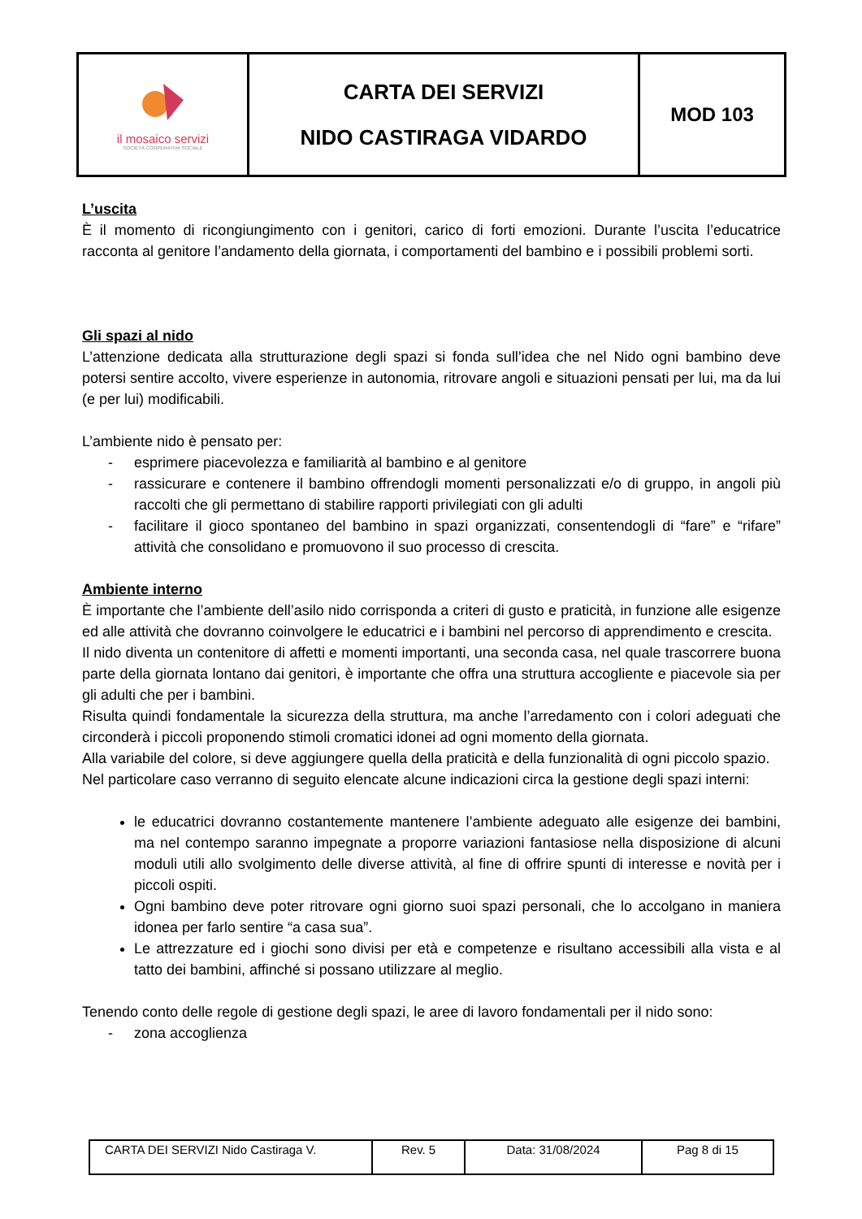| il mosaico servizi SOCIETÀ COOPERATIVA SOCIALE | CARTA DEI SERVIZI NIDO CASTIRAGA VIDARDO | MOD 103 |
L’uscita
È il momento di ricongiungimento con i genitori, carico di forti emozioni. Durante l’uscita l’educatrice racconta al genitore l’andamento della giornata, i comportamenti del bambino e i possibili problemi sorti.
Gli spazi al nido
L’attenzione dedicata alla strutturazione degli spazi si fonda sull’idea che nel Nido ogni bambino deve potersi sentire accolto, vivere esperienze in autonomia, ritrovare angoli e situazioni pensati per lui, ma da lui (e per lui) modificabili.
L’ambiente nido è pensato per:
- esprimere piacevolezza e familiarità al bambino e al genitore
- rassicurare e contenere il bambino offrendogli momenti personalizzati e/o di gruppo, in angoli più raccolti che gli permettano di stabilire rapporti privilegiati con gli adulti
- facilitare il gioco spontaneo del bambino in spazi organizzati, consentendogli di “fare” e “rifare” attività che consolidano e promuovono il suo processo di crescita.
Ambiente interno
È importante che l’ambiente dell’asilo nido corrisponda a criteri di gusto e praticità, in funzione alle esigenze ed alle attività che dovranno coinvolgere le educatrici e i bambini nel percorso di apprendimento e crescita.
Il nido diventa un contenitore di affetti e momenti importanti, una seconda casa, nel quale trascorrere buona parte della giornata lontano dai genitori, è importante che offra una struttura accogliente e piacevole sia per gli adulti che per i bambini.
Risulta quindi fondamentale la sicurezza della struttura, ma anche l’arredamento con i colori adeguati che circonderà i piccoli proponendo stimoli cromatici idonei ad ogni momento della giornata.
Alla variabile del colore, si deve aggiungere quella della praticità e della funzionalità di ogni piccolo spazio.
Nel particolare caso verranno di seguito elencate alcune indicazioni circa la gestione degli spazi interni:
le educatrici dovranno costantemente mantenere l’ambiente adeguato alle esigenze dei bambini, ma nel contempo saranno impegnate a proporre variazioni fantasiose nella disposizione di alcuni moduli utili allo svolgimento delle diverse attività, al fine di offrire spunti di interesse e novità per i piccoli ospiti.
Ogni bambino deve poter ritrovare ogni giorno suoi spazi personali, che lo accolgano in maniera idonea per farlo sentire “a casa sua”.
Le attrezzature ed i giochi sono divisi per età e competenze e risultano accessibili alla vista e al tatto dei bambini, affinché si possano utilizzare al meglio.
Tenendo conto delle regole di gestione degli spazi, le aree di lavoro fondamentali per il nido sono:
- zona accoglienza
| CARTA DEI SERVIZI Nido Castiraga V. | Rev. 5 | Data: 31/08/2024 | Pag 8 di 15 |